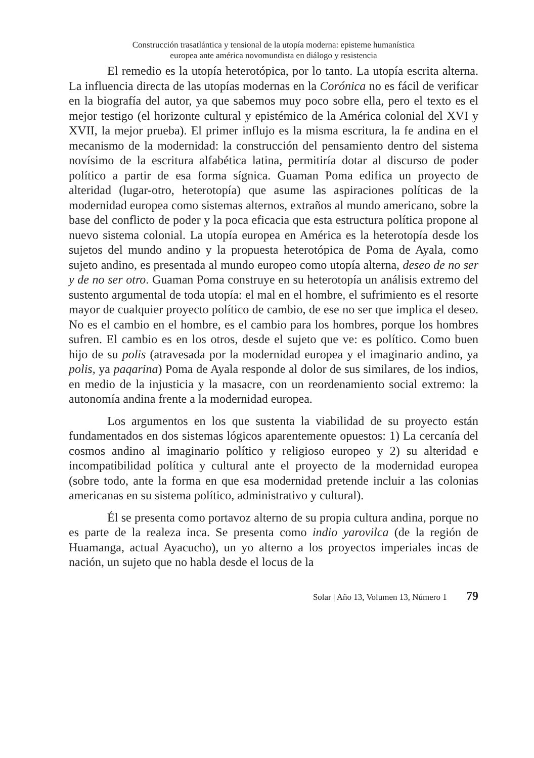Construcción trasatlántica y tensional de la utopía moderna: episteme humanística
europea ante américa novomundista en diálogo y resistencia
El remedio es la utopía heterotópica, por lo tanto. La utopía escrita alterna. La influencia directa de las utopías modernas en la Corónica no es fácil de verificar en la biografía del autor, ya que sabemos muy poco sobre ella, pero el texto es el mejor testigo (el horizonte cultural y epistémico de la América colonial del XVI y XVII, la mejor prueba). El primer influjo es la misma escritura, la fe andina en el mecanismo de la modernidad: la construcción del pensamiento dentro del sistema novísimo de la escritura alfabética latina, permitiría dotar al discurso de poder político a partir de esa forma sígnica. Guaman Poma edifica un proyecto de alteridad (lugar-otro, heterotopía) que asume las aspiraciones políticas de la modernidad europea como sistemas alternos, extraños al mundo americano, sobre la base del conflicto de poder y la poca eficacia que esta estructura política propone al nuevo sistema colonial. La utopía europea en América es la heterotopía desde los sujetos del mundo andino y la propuesta heterotópica de Poma de Ayala, como sujeto andino, es presentada al mundo europeo como utopía alterna, deseo de no ser y de no ser otro. Guaman Poma construye en su heterotopía un análisis extremo del sustento argumental de toda utopía: el mal en el hombre, el sufrimiento es el resorte mayor de cualquier proyecto político de cambio, de ese no ser que implica el deseo. No es el cambio en el hombre, es el cambio para los hombres, porque los hombres sufren. El cambio es en los otros, desde el sujeto que ve: es político. Como buen hijo de su polis (atravesada por la modernidad europea y el imaginario andino, ya polis, ya paqarina) Poma de Ayala responde al dolor de sus similares, de los indios, en medio de la injusticia y la masacre, con un reordenamiento social extremo: la autonomía andina frente a la modernidad europea.
Los argumentos en los que sustenta la viabilidad de su proyecto están fundamentados en dos sistemas lógicos aparentemente opuestos: 1) La cercanía del cosmos andino al imaginario político y religioso europeo y 2) su alteridad e incompatibilidad política y cultural ante el proyecto de la modernidad europea (sobre todo, ante la forma en que esa modernidad pretende incluir a las colonias americanas en su sistema político, administrativo y cultural).
Él se presenta como portavoz alterno de su propia cultura andina, porque no es parte de la realeza inca. Se presenta como indio yarovilca (de la región de Huamanga, actual Ayacucho), un yo alterno a los proyectos imperiales incas de nación, un sujeto que no habla desde el locus de la
Solar | Año 13, Volumen 13, Número 1 79